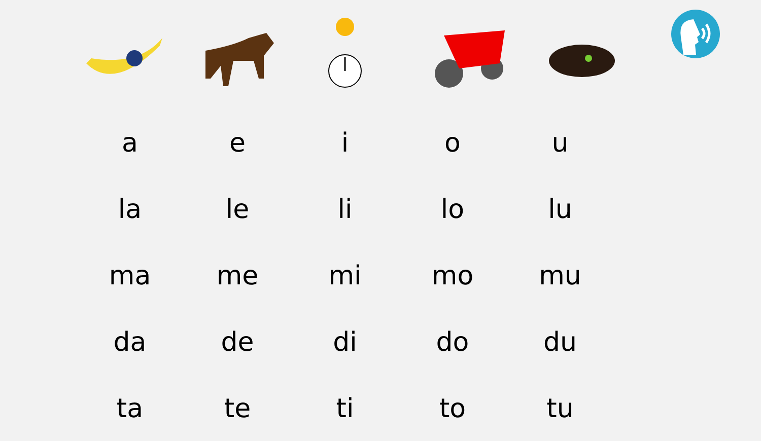| a | e | i | o | u |
| la | le | li | lo | lu |
| ma | me | mi | mo | mu |
| da | de | di | do | du |
| ta | te | ti | to | tu |